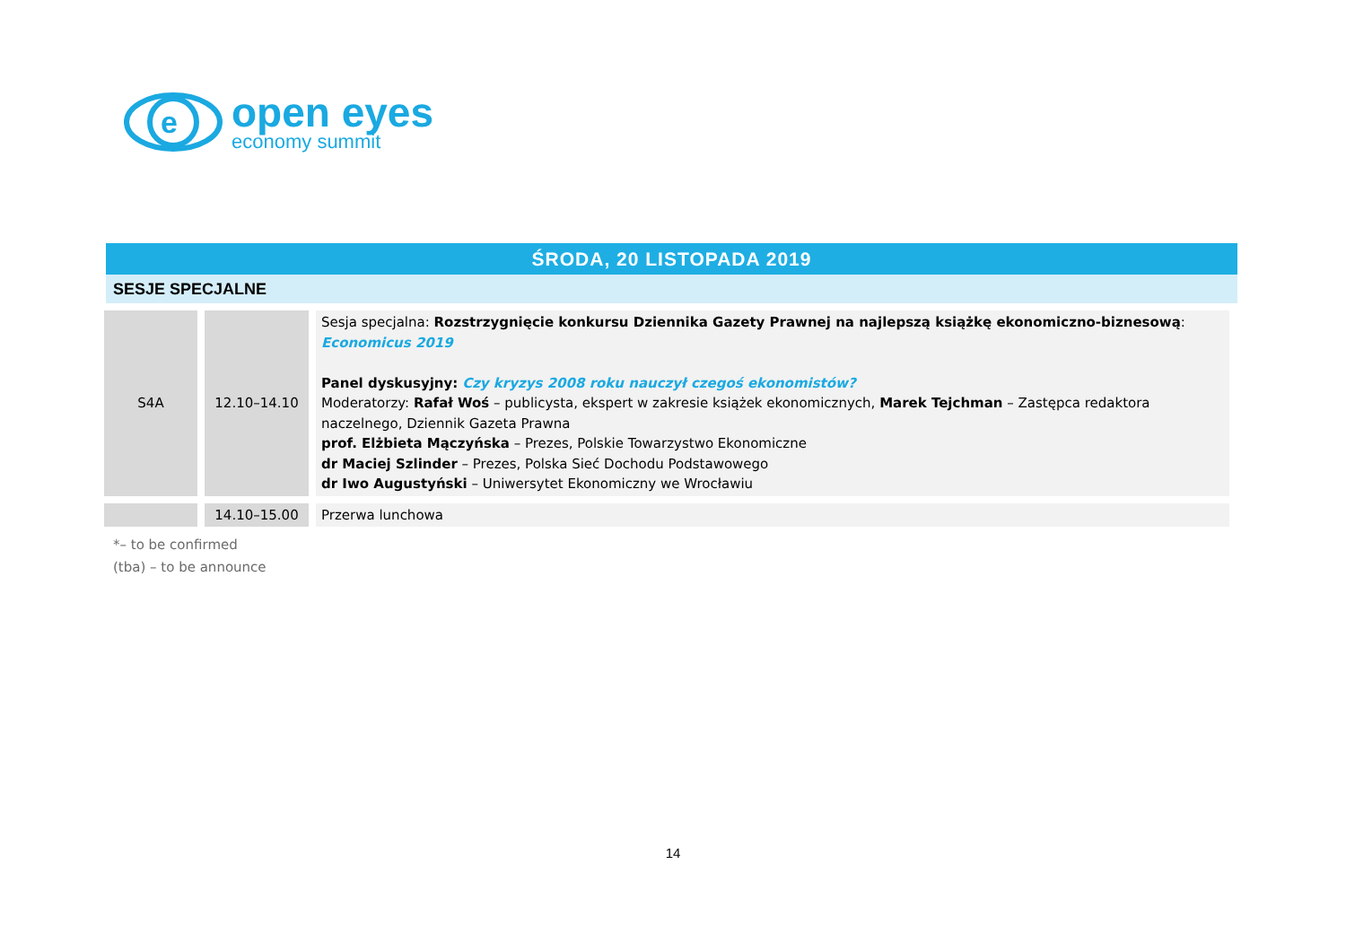e
open eyes
economy summit
ŚRODA, 20 LISTOPADA 2019
SESJE SPECJALNE
| S4A | 12.10–14.10 | Sesja specjalna: Rozstrzygnięcie konkursu Dziennika Gazety Prawnej na najlepszą książkę ekonomiczno-biznesową : Economicus 2019 Panel dyskusyjny: Czy kryzys 2008 roku nauczył czegoś ekonomistów? Moderatorzy: Rafał Woś – publicysta, ekspert w zakresie książek ekonomicznych, Marek Tejchman – Zastępca redaktora naczelnego, Dziennik Gazeta Prawna prof. Elżbieta Mączyńska – Prezes, Polskie Towarzystwo Ekonomiczne dr Maciej Szlinder – Prezes, Polska Sieć Dochodu Podstawowego dr Iwo Augustyński – Uniwersytet Ekonomiczny we Wrocławiu |
| | 14.10–15.00 | Przerwa lunchowa |
*– to be confirmed
(tba) – to be announce
14